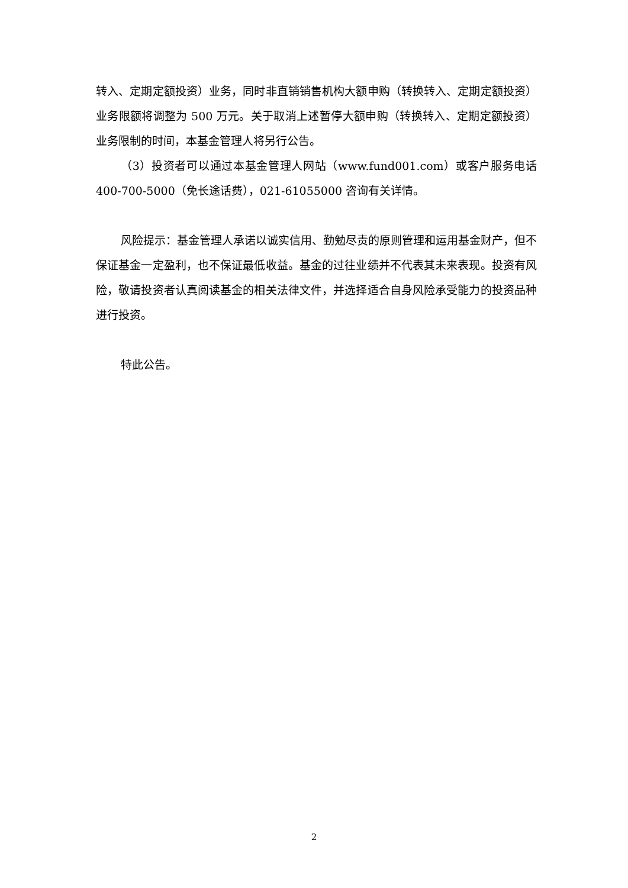转入、定期定额投资）业务，同时非直销销售机构大额申购（转换转入、定期定额投资）业务限额将调整为 500 万元。关于取消上述暂停大额申购（转换转入、定期定额投资）业务限制的时间，本基金管理人将另行公告。
（3）投资者可以通过本基金管理人网站（www.fund001.com）或客户服务电话 400-700-5000（免长途话费），021-61055000 咨询有关详情。
风险提示：基金管理人承诺以诚实信用、勤勉尽责的原则管理和运用基金财产，但不保证基金一定盈利，也不保证最低收益。基金的过往业绩并不代表其未来表现。投资有风险，敬请投资者认真阅读基金的相关法律文件，并选择适合自身风险承受能力的投资品种进行投资。
特此公告。
2